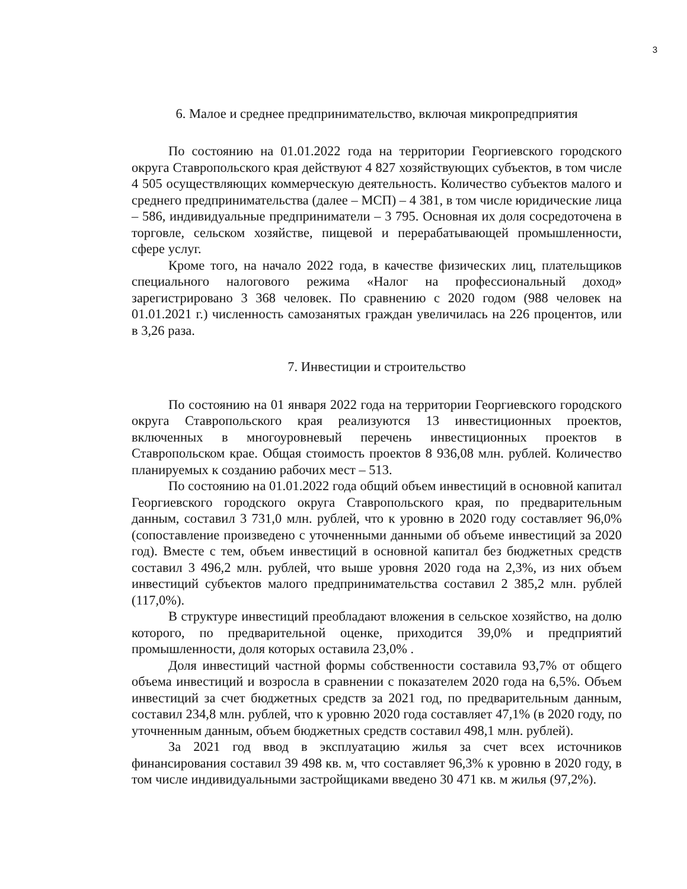3
6. Малое и среднее предпринимательство, включая микропредприятия
По состоянию на 01.01.2022 года на территории Георгиевского городского округа Ставропольского края действуют 4 827 хозяйствующих субъектов, в том числе 4 505 осуществляющих коммерческую деятельность. Количество субъектов малого и среднего предпринимательства (далее – МСП) – 4 381, в том числе юридические лица – 586, индивидуальные предприниматели – 3 795. Основная их доля сосредоточена в торговле, сельском хозяйстве, пищевой и перерабатывающей промышленности, сфере услуг.
Кроме того, на начало 2022 года, в качестве физических лиц, плательщиков специального налогового режима «Налог на профессиональный доход» зарегистрировано 3 368 человек. По сравнению с 2020 годом (988 человек на 01.01.2021 г.) численность самозанятых граждан увеличилась на 226 процентов, или в 3,26 раза.
7. Инвестиции и строительство
По состоянию на 01 января 2022 года на территории Георгиевского городского округа Ставропольского края реализуются 13 инвестиционных проектов, включенных в многоуровневый перечень инвестиционных проектов в Ставропольском крае. Общая стоимость проектов 8 936,08 млн. рублей. Количество планируемых к созданию рабочих мест – 513.
По состоянию на 01.01.2022 года общий объем инвестиций в основной капитал Георгиевского городского округа Ставропольского края, по предварительным данным, составил 3 731,0 млн. рублей, что к уровню в 2020 году составляет 96,0% (сопоставление произведено с уточненными данными об объеме инвестиций за 2020 год). Вместе с тем, объем инвестиций в основной капитал без бюджетных средств составил 3 496,2 млн. рублей, что выше уровня 2020 года на 2,3%, из них объем инвестиций субъектов малого предпринимательства составил 2 385,2 млн. рублей (117,0%).
В структуре инвестиций преобладают вложения в сельское хозяйство, на долю которого, по предварительной оценке, приходится 39,0% и предприятий промышленности, доля которых оставила 23,0% .
Доля инвестиций частной формы собственности составила 93,7% от общего объема инвестиций и возросла в сравнении с показателем 2020 года на 6,5%. Объем инвестиций за счет бюджетных средств за 2021 год, по предварительным данным, составил 234,8 млн. рублей, что к уровню 2020 года составляет 47,1% (в 2020 году, по уточненным данным, объем бюджетных средств составил 498,1 млн. рублей).
За 2021 год ввод в эксплуатацию жилья за счет всех источников финансирования составил 39 498 кв. м, что составляет 96,3% к уровню в 2020 году, в том числе индивидуальными застройщиками введено 30 471 кв. м жилья (97,2%).